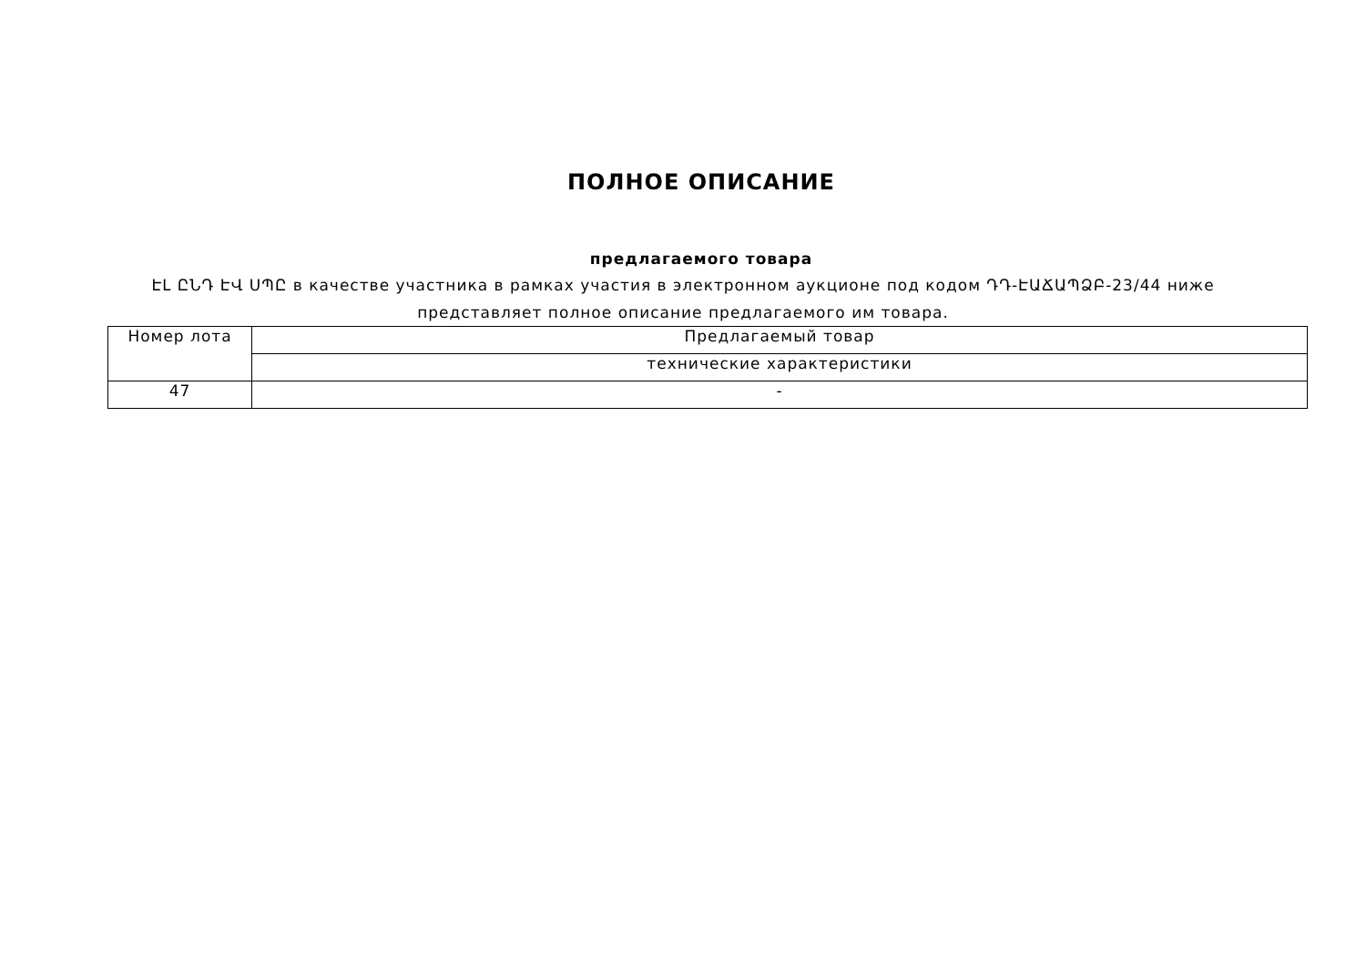ПОЛНОЕ ОПИСАНИЕ
предлагаемого товара
ԷԼ ԸՆԴ ԷՎ ՍՊԸ в качестве участника в рамках участия в электронном аукционе под кодом ԴԴ-ԷԱՃԱՊՁԲ-23/44 ниже представляет полное описание предлагаемого им товара.
| Номер лота | Предлагаемый товар |
| --- | --- |
| | технические характеристики |
| 47 | - |